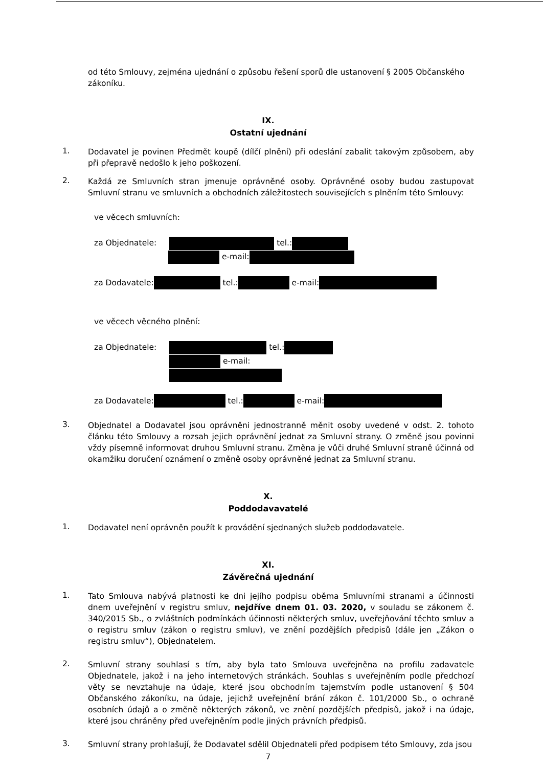od této Smlouvy, zejména ujednání o způsobu řešení sporů dle ustanovení § 2005 Občanského zákoníku.
IX.
Ostatní ujednání
1.
Dodavatel je povinen Předmět koupě (dílčí plnění) při odeslání zabalit takovým způsobem, aby při přepravě nedošlo k jeho poškození.
2.
Každá ze Smluvních stran jmenuje oprávněné osoby. Oprávněné osoby budou zastupovat Smluvní stranu ve smluvních a obchodních záležitostech souvisejících s plněním této Smlouvy:
ve věcech smluvních:
za Objednatele: tel.:
e-mail:
za Dodavatele: tel.: e-mail:
ve věcech věcného plnění:
za Objednatele: tel.:
e-mail:
za Dodavatele: tel.: e-mail:
3.
Objednatel a Dodavatel jsou oprávněni jednostranně měnit osoby uvedené v odst. 2. tohoto článku této Smlouvy a rozsah jejich oprávnění jednat za Smluvní strany. O změně jsou povinni vždy písemně informovat druhou Smluvní stranu. Změna je vůči druhé Smluvní straně účinná od okamžiku doručení oznámení o změně osoby oprávněné jednat za Smluvní stranu.
X.
Poddodavavatelé
1.
Dodavatel není oprávněn použít k provádění sjednaných služeb poddodavatele.
XI.
Závěrečná ujednání
1.
Tato Smlouva nabývá platnosti ke dni jejího podpisu oběma Smluvními stranami a účinnosti dnem uveřejnění v registru smluv, nejdříve dnem 01. 03. 2020, v souladu se zákonem č. 340/2015 Sb., o zvláštních podmínkách účinnosti některých smluv, uveřejňování těchto smluv a o registru smluv (zákon o registru smluv), ve znění pozdějších předpisů (dále jen „Zákon o registru smluv“), Objednatelem.
2.
Smluvní strany souhlasí s tím, aby byla tato Smlouva uveřejněna na profilu zadavatele Objednatele, jakož i na jeho internetových stránkách. Souhlas s uveřejněním podle předchozí věty se nevztahuje na údaje, které jsou obchodním tajemstvím podle ustanovení § 504 Občanského zákoníku, na údaje, jejichž uveřejnění brání zákon č. 101/2000 Sb., o ochraně osobních údajů a o změně některých zákonů, ve znění pozdějších předpisů, jakož i na údaje, které jsou chráněny před uveřejněním podle jiných právních předpisů.
3.
Smluvní strany prohlašují, že Dodavatel sdělil Objednateli před podpisem této Smlouvy, zda jsou
7